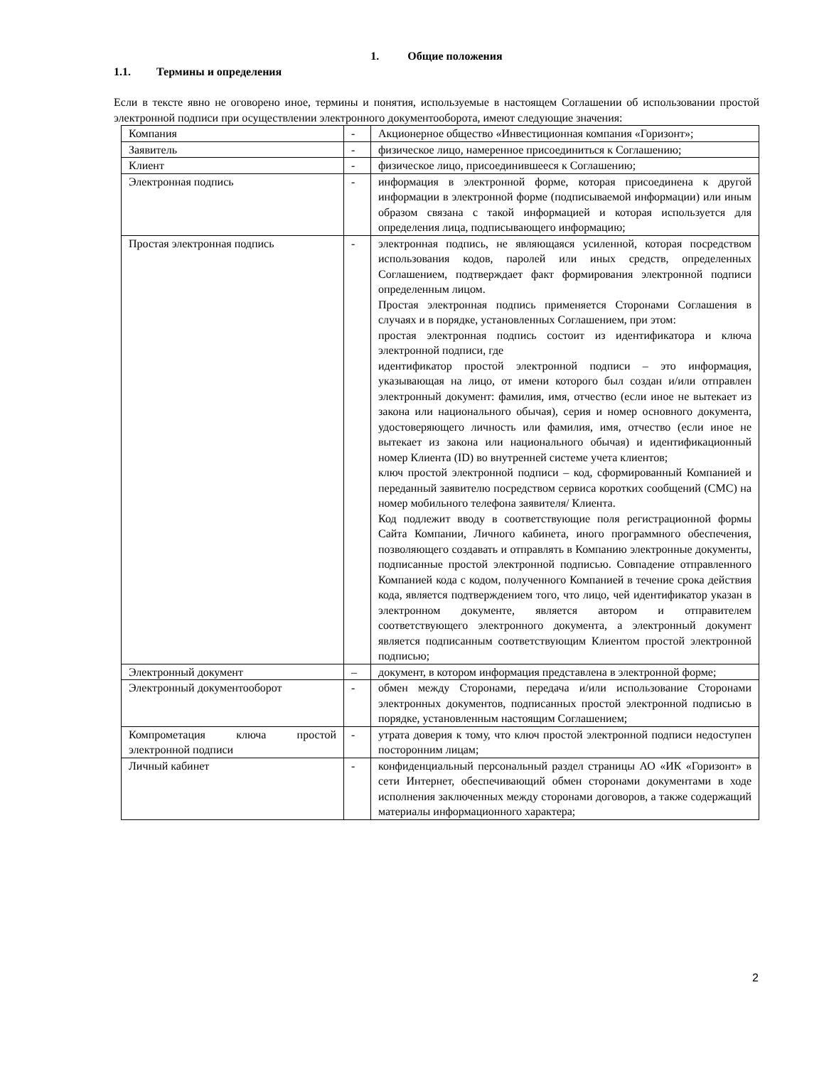1. Общие положения
1.1. Термины и определения
Если в тексте явно не оговорено иное, термины и понятия, используемые в настоящем Соглашении об использовании простой электронной подписи при осуществлении электронного документооборота, имеют следующие значения:
| Компания | - | Акционерное общество «Инвестиционная компания «Горизонт»; |
| Заявитель | - | физическое лицо, намеренное присоединиться к Соглашению; |
| Клиент | - | физическое лицо, присоединившееся к Соглашению; |
| Электронная подпись | - | информация в электронной форме, которая присоединена к другой информации в электронной форме (подписываемой информации) или иным образом связана с такой информацией и которая используется для определения лица, подписывающего информацию; |
| Простая электронная подпись | - | электронная подпись, не являющаяся усиленной, которая посредством использования кодов, паролей или иных средств, определенных Соглашением, подтверждает факт формирования электронной подписи определенным лицом. Простая электронная подпись применяется Сторонами Соглашения в случаях и в порядке, установленных Соглашением, при этом: простая электронная подпись состоит из идентификатора и ключа электронной подписи, где идентификатор простой электронной подписи – это информация, указывающая на лицо, от имени которого был создан и/или отправлен электронный документ: фамилия, имя, отчество (если иное не вытекает из закона или национального обычая), серия и номер основного документа, удостоверяющего личность или фамилия, имя, отчество (если иное не вытекает из закона или национального обычая) и идентификационный номер Клиента (ID) во внутренней системе учета клиентов; ключ простой электронной подписи – код, сформированный Компанией и переданный заявителю посредством сервиса коротких сообщений (СМС) на номер мобильного телефона заявителя/ Клиента. Код подлежит вводу в соответствующие поля регистрационной формы Сайта Компании, Личного кабинета, иного программного обеспечения, позволяющего создавать и отправлять в Компанию электронные документы, подписанные простой электронной подписью. Совпадение отправленного Компанией кода с кодом, полученного Компанией в течение срока действия кода, является подтверждением того, что лицо, чей идентификатор указан в электронном документе, является автором и отправителем соответствующего электронного документа, а электронный документ является подписанным соответствующим Клиентом простой электронной подписью; |
| Электронный документ | – | документ, в котором информация представлена в электронной форме; |
| Электронный документооборот | - | обмен между Сторонами, передача и/или использование Сторонами электронных документов, подписанных простой электронной подписью в порядке, установленным настоящим Соглашением; |
| Компрометация ключа простой электронной подписи | - | утрата доверия к тому, что ключ простой электронной подписи недоступен посторонним лицам; |
| Личный кабинет | - | конфиденциальный персональный раздел страницы АО «ИК «Горизонт» в сети Интернет, обеспечивающий обмен сторонами документами в ходе исполнения заключенных между сторонами договоров, а также содержащий материалы информационного характера; |
2